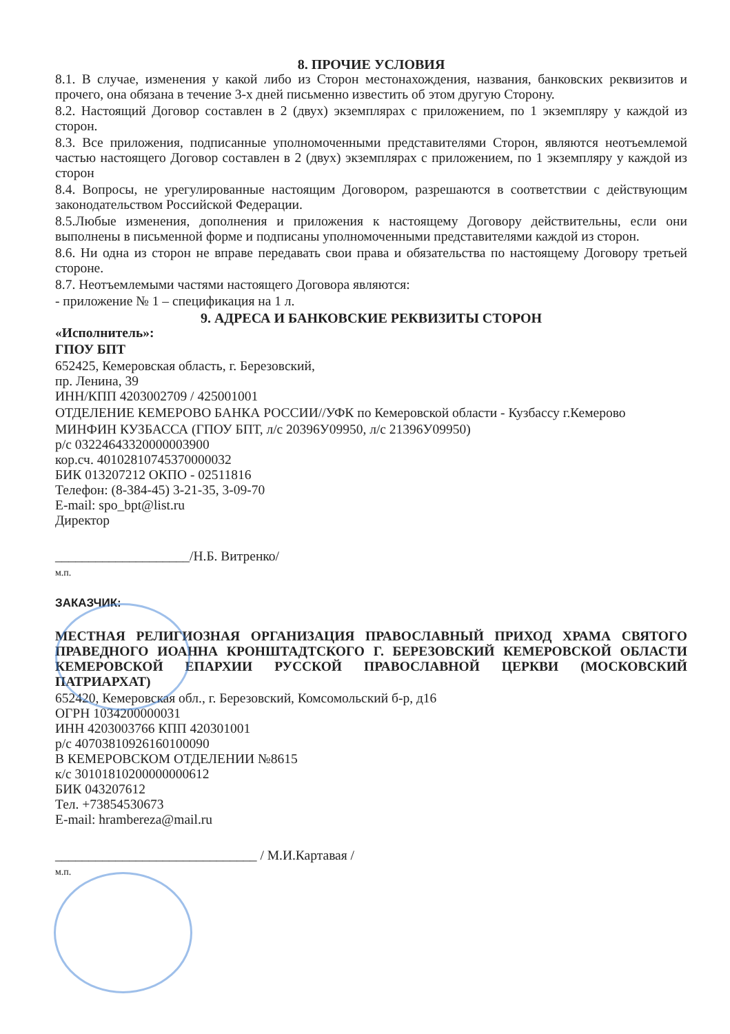8. ПРОЧИЕ УСЛОВИЯ
8.1. В случае, изменения у какой либо из Сторон местонахождения, названия, банковских реквизитов и прочего, она обязана в течение 3-х дней письменно известить об этом другую Сторону.
8.2. Настоящий Договор составлен в 2 (двух) экземплярах с приложением, по 1 экземпляру у каждой из сторон.
8.3. Все приложения, подписанные уполномоченными представителями Сторон, являются неотъемлемой частью настоящего Договор составлен в 2 (двух) экземплярах с приложением, по 1 экземпляру у каждой из сторон
8.4. Вопросы, не урегулированные настоящим Договором, разрешаются в соответствии с действующим законодательством Российской Федерации.
8.5.Любые изменения, дополнения и приложения к настоящему Договору действительны, если они выполнены в письменной форме и подписаны уполномоченными представителями каждой из сторон.
8.6. Ни одна из сторон не вправе передавать свои права и обязательства по настоящему Договору третьей стороне.
8.7. Неотъемлемыми частями настоящего Договора являются:
- приложение № 1 – спецификация на 1 л.
9. АДРЕСА И БАНКОВСКИЕ РЕКВИЗИТЫ СТОРОН
«Исполнитель»:
ГПОУ БПТ
652425, Кемеровская область, г. Березовский,
пр. Ленина, 39
ИНН/КПП 4203002709 / 425001001
ОТДЕЛЕНИЕ КЕМЕРОВО БАНКА РОССИИ//УФК по Кемеровской области - Кузбассу г.Кемерово
МИНФИН КУЗБАССА (ГПОУ БПТ, л/с 20396У09950, л/с 21396У09950)
р/с 03224643320000003900
кор.сч. 40102810745370000032
БИК 013207212 ОКПО - 02511816
Телефон: (8-384-45) 3-21-35, 3-09-70
E-mail: spo_bpt@list.ru
Директор
____________________/Н.Б. Витренко/
м.п.
ЗАКАЗЧИК:
МЕСТНАЯ РЕЛИГИОЗНАЯ ОРГАНИЗАЦИЯ ПРАВОСЛАВНЫЙ ПРИХОД ХРАМА СВЯТОГО ПРАВЕДНОГО ИОАННА КРОНШТАДТСКОГО Г. БЕРЕЗОВСКИЙ КЕМЕРОВСКОЙ ОБЛАСТИ КЕМЕРОВСКОЙ ЕПАРХИИ РУССКОЙ ПРАВОСЛАВНОЙ ЦЕРКВИ (МОСКОВСКИЙ ПАТРИАРХАТ)
652420, Кемеровская обл., г. Березовский, Комсомольский б-р, д16
ОГРН 1034200000031
ИНН 4203003766 КПП 420301001
р/с 40703810926160100090
В КЕМЕРОВСКОМ ОТДЕЛЕНИИ №8615
к/с 30101810200000000612
БИК 043207612
Тел. +73854530673
E-mail: hramberezа@mail.ru
______________________________ / М.И.Картавая /
м.п.